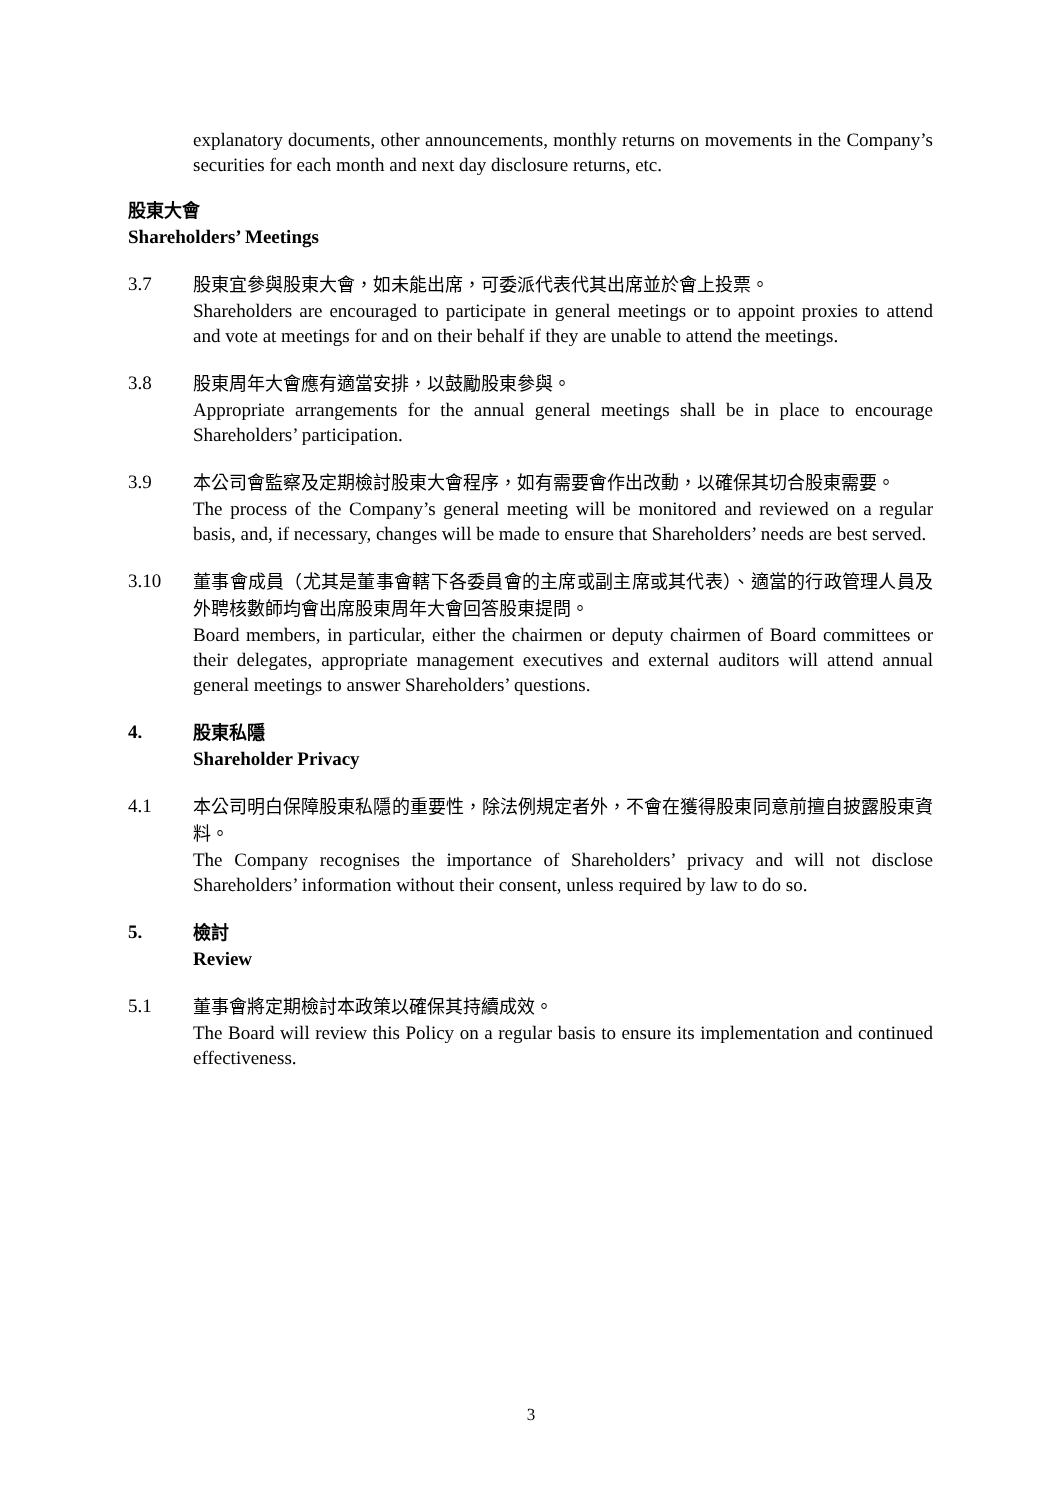explanatory documents, other announcements, monthly returns on movements in the Company’s securities for each month and next day disclosure returns, etc.
股東大會
Shareholders’ Meetings
3.7
股東宜參與股東大會，如未能出席，可委派代表代其出席並於會上投票。
Shareholders are encouraged to participate in general meetings or to appoint proxies to attend and vote at meetings for and on their behalf if they are unable to attend the meetings.
3.8
股東周年大會應有適當安排，以鼓勵股東參與。
Appropriate arrangements for the annual general meetings shall be in place to encourage Shareholders’ participation.
3.9
本公司會監察及定期檢討股東大會程序，如有需要會作出改動，以確保其切合股東需要。
The process of the Company’s general meeting will be monitored and reviewed on a regular basis, and, if necessary, changes will be made to ensure that Shareholders’ needs are best served.
3.10
董事會成員（尤其是董事會轄下各委員會的主席或副主席或其代表）、適當的行政管理人員及外聘核數師均會出席股東周年大會回答股東提問。
Board members, in particular, either the chairmen or deputy chairmen of Board committees or their delegates, appropriate management executives and external auditors will attend annual general meetings to answer Shareholders’ questions.
4.
股東私隱
Shareholder Privacy
4.1
本公司明白保障股東私隱的重要性，除法例規定者外，不會在獲得股東同意前擅自披露股東資料。
The Company recognises the importance of Shareholders’ privacy and will not disclose Shareholders’ information without their consent, unless required by law to do so.
5.
檢討
Review
5.1
董事會將定期檢討本政策以確保其持續成效。
The Board will review this Policy on a regular basis to ensure its implementation and continued effectiveness.
3